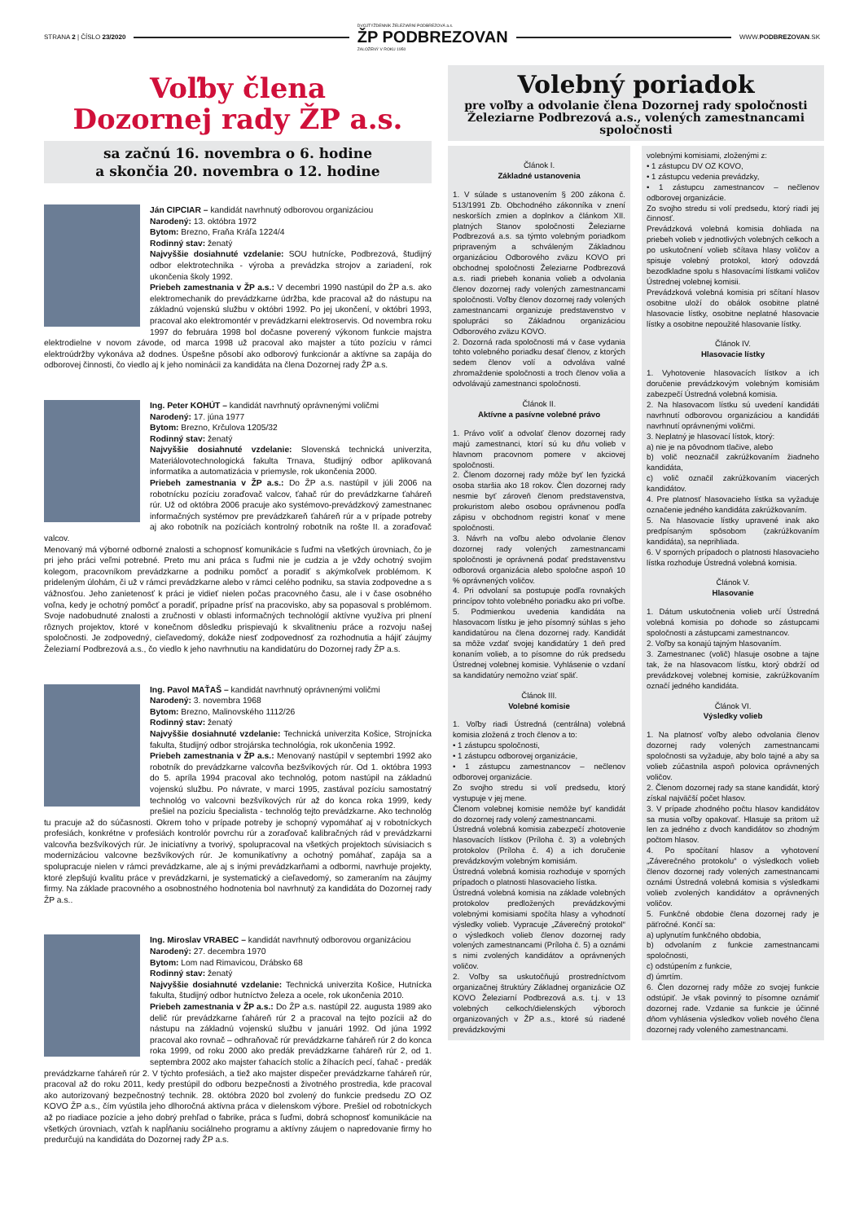STRANA 2 | ČÍSLO 23/2020 DVOJTÝŽDENNÍK ŽELEZIARNÍ PODBREZOVÁ a.s.
ŽP PODBREZOVAN
ZALOŽENÝ V ROKU 1950 WWW.PODBREZOVAN.SK
Voľby člena
Dozornej rady ŽP a.s.
sa začnú 16. novembra o 6. hodine
a skončia 20. novembra o 12. hodine
Ján CIPCIAR – kandidát navrhnutý odborovou organizáciou
Narodený: 13. októbra 1972
Bytom: Brezno, Fraňa Kráľa 1224/4
Rodinný stav: ženatý
Najvyššie dosiahnuté vzdelanie: SOU hutnícke, Podbrezová, študijný odbor elektrotechnika - výroba a prevádzka strojov a zariadení, rok ukončenia školy 1992.
Priebeh zamestnania v ŽP a.s.: V decembri 1990 nastúpil do ŽP a.s. ako elektromechanik do prevádzkarne údržba, kde pracoval až do nástupu na základnú vojenskú službu v októbri 1992. Po jej ukončení, v októbri 1993, pracoval ako elektromontér v prevádzkarni elektroservis. Od novembra roku 1997 do februára 1998 bol dočasne poverený výkonom funkcie majstra elektrodielne v novom závode, od marca 1998 už pracoval ako majster a túto pozíciu v rámci elektroúdržby vykonáva až dodnes. Úspešne pôsobí ako odborový funkcionár a aktívne sa zapája do odborovej činnosti, čo viedlo aj k jeho nominácii za kandidáta na člena Dozornej rady ŽP a.s.
Ing. Peter KOHÚT – kandidát navrhnutý oprávnenými voličmi
Narodený: 17. júna 1977
Bytom: Brezno, Krčulova 1205/32
Rodinný stav: ženatý
Najvyššie dosiahnuté vzdelanie: Slovenská technická univerzita, Materiálovotechnologická fakulta Trnava, študijný odbor aplikovaná informatika a automatizácia v priemysle, rok ukončenia 2000.
Priebeh zamestnania v ŽP a.s.: Do ŽP a.s. nastúpil v júli 2006 na robotnícku pozíciu zoraďovač valcov, ťahač rúr do prevádzkarne ťaháreň rúr. Už od októbra 2006 pracuje ako systémovo-prevádzkový zamestnanec informačných systémov pre prevádzkareň ťaháreň rúr a v prípade potreby aj ako robotník na pozíciách kontrolný robotník na rošte II. a zoraďovač valcov.
Menovaný má výborné odborné znalosti a schopnosť komunikácie s ľuďmi na všetkých úrovniach, čo je pri jeho práci veľmi potrebné. Preto mu ani práca s ľuďmi nie je cudzia a je vždy ochotný svojim kolegom, pracovníkom prevádzkarne a podniku pomôcť a poradiť s akýmkoľvek problémom. K prideleným úlohám, či už v rámci prevádzkarne alebo v rámci celého podniku, sa stavia zodpovedne a s vážnosťou. Jeho zanietenosť k práci je vidieť nielen počas pracovného času, ale i v čase osobného voľna, kedy je ochotný pomôcť a poradiť, prípadne prísť na pracovisko, aby sa popasoval s problémom. Svoje nadobudnuté znalosti a zručnosti v oblasti informačných technológií aktívne využíva pri plnení rôznych projektov, ktoré v konečnom dôsledku prispievajú k skvalitneniu práce a rozvoju našej spoločnosti. Je zodpovedný, cieľavedomý, dokáže niesť zodpovednosť za rozhodnutia a hájiť záujmy Železiarní Podbrezová a.s., čo viedlo k jeho navrhnutiu na kandidatúru do Dozornej rady ŽP a.s.
Ing. Pavol MAŤAŠ – kandidát navrhnutý oprávnenými voličmi
Narodený: 3. novembra 1968
Bytom: Brezno, Malinovského 1112/26
Rodinný stav: ženatý
Najvyššie dosiahnuté vzdelanie: Technická univerzita Košice, Strojnícka fakulta, študijný odbor strojárska technológia, rok ukončenia 1992.
Priebeh zamestnania v ŽP a.s.: Menovaný nastúpil v septembri 1992 ako robotník do prevádzkarne valcovňa bezšvíkových rúr. Od 1. októbra 1993 do 5. apríla 1994 pracoval ako technológ, potom nastúpil na základnú vojenskú službu. Po návrate, v marci 1995, zastával pozíciu samostatný technológ vo valcovni bezšvíkových rúr až do konca roka 1999, kedy prešiel na pozíciu špecialista - technológ tejto prevádzkarne. Ako technológ tu pracuje až do súčasnosti. Okrem toho v prípade potreby je schopný vypomáhať aj v robotníckych profesiách, konkrétne v profesiách kontrolór povrchu rúr a zoraďovač kalibračných rád v prevádzkarni valcovňa bezšvíkových rúr. Je iniciatívny a tvorivý, spolupracoval na všetkých projektoch súvisiacich s modernizáciou valcovne bezšvíkových rúr. Je komunikatívny a ochotný pomáhať, zapája sa a spolupracuje nielen v rámci prevádzkarne, ale aj s inými prevádzkarňami a odbormi, navrhuje projekty, ktoré zlepšujú kvalitu práce v prevádzkarni, je systematický a cieľavedomý, so zameraním na záujmy firmy. Na základe pracovného a osobnostného hodnotenia bol navrhnutý za kandidáta do Dozornej rady ŽP a.s..
Ing. Miroslav VRABEC – kandidát navrhnutý odborovou organizáciou
Narodený: 27. decembra 1970
Bytom: Lom nad Rimavicou, Drábsko 68
Rodinný stav: ženatý
Najvyššie dosiahnuté vzdelanie: Technická univerzita Košice, Hutnícka fakulta, študijný odbor hutníctvo železa a ocele, rok ukončenia 2010.
Priebeh zamestnania v ŽP a.s.: Do ŽP a.s. nastúpil 22. augusta 1989 ako delič rúr prevádzkarne ťaháreň rúr 2 a pracoval na tejto pozícii až do nástupu na základnú vojenskú službu v januári 1992. Od júna 1992 pracoval ako rovnač – odhraňovač rúr prevádzkarne ťaháreň rúr 2 do konca roka 1999, od roku 2000 ako predák prevádzkarne ťaháreň rúr 2, od 1. septembra 2002 ako majster ťahacích stolíc a žíhacích pecí, ťahač - predák prevádzkarne ťaháreň rúr 2. V týchto profesiách, a tiež ako majster dispečer prevádzkarne ťaháreň rúr, pracoval až do roku 2011, kedy prestúpil do odboru bezpečnosti a životného prostredia, kde pracoval ako autorizovaný bezpečnostný technik. 28. októbra 2020 bol zvolený do funkcie predsedu ZO OZ KOVO ŽP a.s., čím vyústila jeho dlhoročná aktívna práca v dielenskom výbore. Prešiel od robotníckych až po riadiace pozície a jeho dobrý prehľad o fabrike, práca s ľuďmi, dobrá schopnosť komunikácie na všetkých úrovniach, vzťah k napĺňaniu sociálneho programu a aktívny záujem o napredovanie firmy ho predurčujú na kandidáta do Dozornej rady ŽP a.s.
Volebný poriadok
pre voľby a odvolanie člena Dozornej rady spoločnosti Železiarne Podbrezová a.s., volených zamestnancami spoločnosti
Článok I.
Základné ustanovenia
1. V súlade s ustanovením § 200 zákona č. 513/1991 Zb. Obchodného zákonníka v znení neskorších zmien a doplnkov a článkom XII. platných Stanov spoločnosti Železiarne Podbrezová a.s. sa týmto volebným poriadkom pripraveným a schváleným Základnou organizáciou Odborového zväzu KOVO pri obchodnej spoločnosti Železiarne Podbrezová a.s. riadi priebeh konania volieb a odvolania členov dozornej rady volených zamestnancami spoločnosti. Voľby členov dozornej rady volených zamestnancami organizuje predstavenstvo v spolupráci so Základnou organizáciou Odborového zväzu KOVO.
2. Dozorná rada spoločnosti má v čase vydania tohto volebného poriadku desať členov, z ktorých sedem členov volí a odvoláva valné zhromaždenie spoločnosti a troch členov volia a odvolávajú zamestnanci spoločnosti.
Článok II.
Aktívne a pasívne volebné právo
1. Právo voliť a odvolať členov dozornej rady majú zamestnanci, ktorí sú ku dňu volieb v hlavnom pracovnom pomere v akciovej spoločnosti.
2. Členom dozornej rady môže byť len fyzická osoba staršia ako 18 rokov. Člen dozornej rady nesmie byť zároveň členom predstavenstva, prokuristom alebo osobou oprávnenou podľa zápisu v obchodnom registri konať v mene spoločnosti.
3. Návrh na voľbu alebo odvolanie členov dozornej rady volených zamestnancami spoločnosti je oprávnená podať predstavenstvu odborová organizácia alebo spoločne aspoň 10 % oprávnených voličov.
4. Pri odvolaní sa postupuje podľa rovnakých princípov tohto volebného poriadku ako pri voľbe.
5. Podmienkou uvedenia kandidáta na hlasovacom lístku je jeho písomný súhlas s jeho kandidatúrou na člena dozornej rady. Kandidát sa môže vzdať svojej kandidatúry 1 deň pred konaním volieb, a to písomne do rúk predsedu Ústrednej volebnej komisie. Vyhlásenie o vzdaní sa kandidatúry nemožno vziať späť.
Článok III.
Volebné komisie
1. Voľby riadi Ústredná (centrálna) volebná komisia zložená z troch členov a to:
• 1 zástupcu spoločnosti,
• 1 zástupcu odborovej organizácie,
• 1 zástupcu zamestnancov – nečlenov odborovej organizácie.
Zo svojho stredu si volí predsedu, ktorý vystupuje v jej mene.
Členom volebnej komisie nemôže byť kandidát do dozornej rady volený zamestnancami.
Ústredná volebná komisia zabezpečí zhotovenie hlasovacích lístkov (Príloha č. 3) a volebných protokolov (Príloha č. 4) a ich doručenie prevádzkovým volebným komisiám.
Ústredná volebná komisia rozhoduje v sporných prípadoch o platnosti hlasovacieho lístka.
Ústredná volebná komisia na základe volebných protokolov predložených prevádzkovými volebnými komisiami spočíta hlasy a vyhodnotí výsledky volieb. Vypracuje „Záverečný protokol“ o výsledkoch volieb členov dozornej rady volených zamestnancami (Príloha č. 5) a oznámi s nimi zvolených kandidátov a oprávnených voličov.
2. Voľby sa uskutočňujú prostredníctvom organizačnej štruktúry Základnej organizácie OZ KOVO Železiarní Podbrezová a.s. t.j. v 13 volebných celkoch/dielenských výboroch organizovaných v ŽP a.s., ktoré sú riadené prevádzkovými
volebnými komisiami, zloženými z:
• 1 zástupcu DV OZ KOVO,
• 1 zástupcu vedenia prevádzky,
• 1 zástupcu zamestnancov – nečlenov odborovej organizácie.
Zo svojho stredu si volí predsedu, ktorý riadi jej činnosť.
Prevádzková volebná komisia dohliada na priebeh volieb v jednotlivých volebných celkoch a po uskutočnení volieb sčítava hlasy voličov a spisuje volebný protokol, ktorý odovzdá bezodkladne spolu s hlasovacími lístkami voličov Ústrednej volebnej komisii.
Prevádzková volebná komisia pri sčítaní hlasov osobitne uloží do obálok osobitne platné hlasovacie lístky, osobitne neplatné hlasovacie lístky a osobitne nepoužité hlasovanie lístky.
Článok IV.
Hlasovacie lístky
1. Vyhotovenie hlasovacích lístkov a ich doručenie prevádzkovým volebným komisiám zabezpečí Ústredná volebná komisia.
2. Na hlasovacom lístku sú uvedení kandidáti navrhnutí odborovou organizáciou a kandidáti navrhnutí oprávnenými voličmi.
3. Neplatný je hlasovací lístok, ktorý:
a) nie je na pôvodnom tlačive, alebo
b) volič neoznačil zakrúžkovaním žiadneho kandidáta,
c) volič označil zakrúžkovaním viacerých kandidátov.
4. Pre platnosť hlasovacieho lístka sa vyžaduje označenie jedného kandidáta zakrúžkovaním.
5. Na hlasovacie lístky upravené inak ako predpísaným spôsobom (zakrúžkovaním kandidáta), sa neprihliada.
6. V sporných prípadoch o platnosti hlasovacieho lístka rozhoduje Ústredná volebná komisia.
Článok V.
Hlasovanie
1. Dátum uskutočnenia volieb určí Ústredná volebná komisia po dohode so zástupcami spoločnosti a zástupcami zamestnancov.
2. Voľby sa konajú tajným hlasovaním.
3. Zamestnanec (volič) hlasuje osobne a tajne tak, že na hlasovacom lístku, ktorý obdrží od prevádzkovej volebnej komisie, zakrúžkovaním označí jedného kandidáta.
Článok VI.
Výsledky volieb
1. Na platnosť voľby alebo odvolania členov dozornej rady volených zamestnancami spoločnosti sa vyžaduje, aby bolo tajné a aby sa volieb zúčastnila aspoň polovica oprávnených voličov.
2. Členom dozornej rady sa stane kandidát, ktorý získal najväčší počet hlasov.
3. V prípade zhodného počtu hlasov kandidátov sa musia voľby opakovať. Hlasuje sa pritom už len za jedného z dvoch kandidátov so zhodným počtom hlasov.
4. Po spočítaní hlasov a vyhotovení „Záverečného protokolu“ o výsledkoch volieb členov dozornej rady volených zamestnancami oznámi Ústredná volebná komisia s výsledkami volieb zvolených kandidátov a oprávnených voličov.
5. Funkčné obdobie člena dozornej rady je päťročné. Končí sa:
a) uplynutím funkčného obdobia,
b) odvolaním z funkcie zamestnancami spoločnosti,
c) odstúpením z funkcie,
d) úmrtím.
6. Člen dozornej rady môže zo svojej funkcie odstúpiť. Je však povinný to písomne oznámiť dozornej rade. Vzdanie sa funkcie je účinné dňom vyhlásenia výsledkov volieb nového člena dozornej rady voleného zamestnancami.